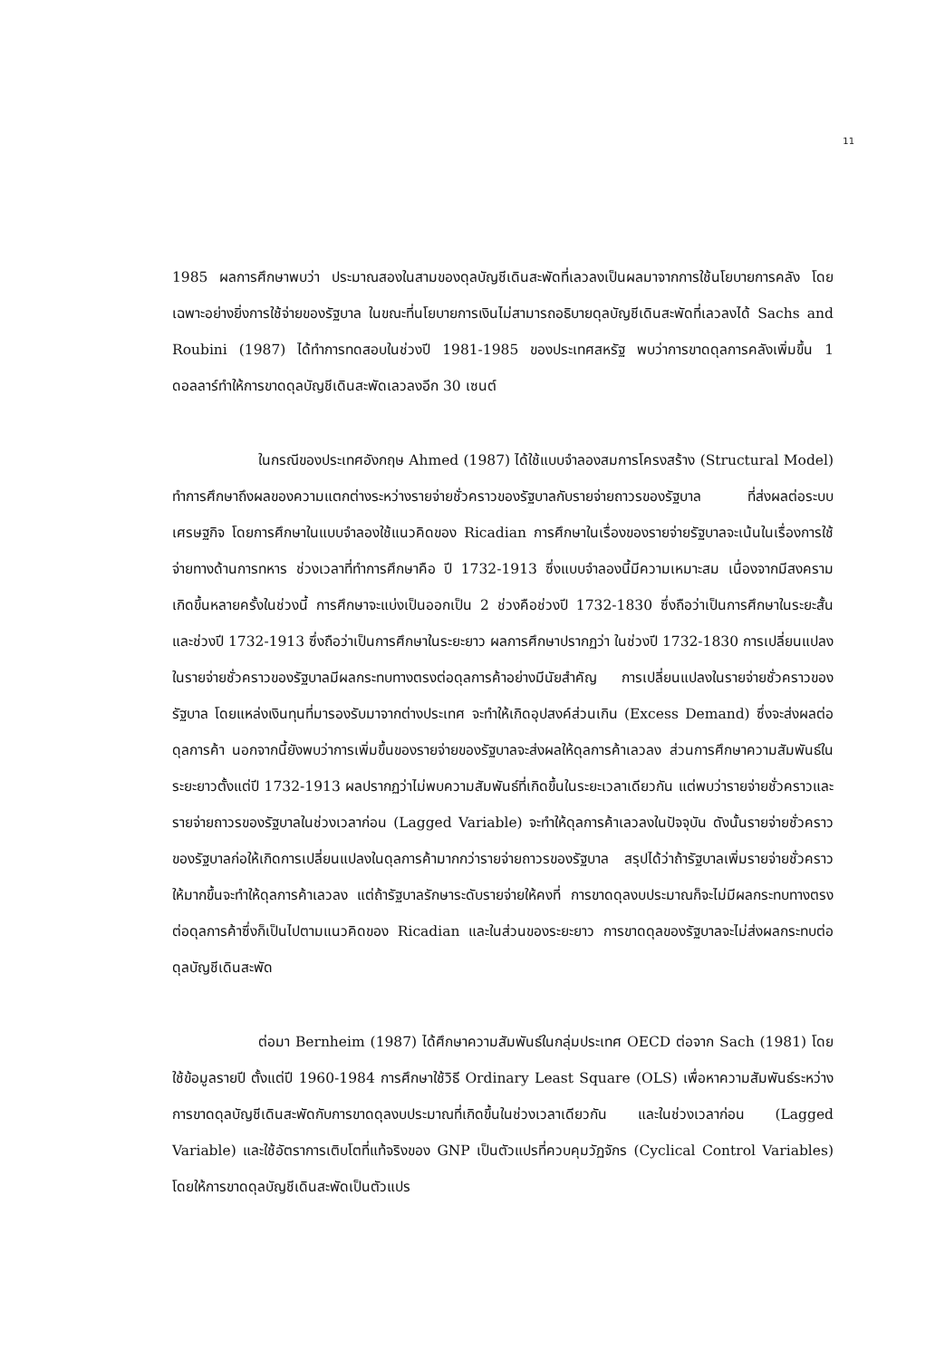11
1985 ผลการศึกษาพบว่า ประมาณสองในสามของดุลบัญชีเดินสะพัดที่เลวลงเป็นผลมาจากการใช้นโยบายการคลัง โดยเฉพาะอย่างยิ่งการใช้จ่ายของรัฐบาล ในขณะที่นโยบายการเงินไม่สามารถอธิบายดุลบัญชีเดินสะพัดที่เลวลงได้ Sachs and Roubini (1987) ได้ทำการทดสอบในช่วงปี 1981-1985 ของประเทศสหรัฐ พบว่าการขาดดุลการคลังเพิ่มขึ้น 1 ดอลลาร์ทำให้การขาดดุลบัญชีเดินสะพัดเลวลงอีก 30 เซนต์
ในกรณีของประเทศอังกฤษ Ahmed (1987) ได้ใช้แบบจำลองสมการโครงสร้าง (Structural Model) ทำการศึกษาถึงผลของความแตกต่างระหว่างรายจ่ายชั่วคราวของรัฐบาลกับรายจ่ายถาวรของรัฐบาล ที่ส่งผลต่อระบบเศรษฐกิจ โดยการศึกษาในแบบจำลองใช้แนวคิดของ Ricadian การศึกษาในเรื่องของรายจ่ายรัฐบาลจะเน้นในเรื่องการใช้จ่ายทางด้านการทหาร ช่วงเวลาที่ทำการศึกษาคือ ปี 1732-1913 ซึ่งแบบจำลองนี้มีความเหมาะสม เนื่องจากมีสงครามเกิดขึ้นหลายครั้งในช่วงนี้ การศึกษาจะแบ่งเป็นออกเป็น 2 ช่วงคือช่วงปี 1732-1830 ซึ่งถือว่าเป็นการศึกษาในระยะสั้น และช่วงปี 1732-1913 ซึ่งถือว่าเป็นการศึกษาในระยะยาว ผลการศึกษาปรากฏว่า ในช่วงปี 1732-1830 การเปลี่ยนแปลงในรายจ่ายชั่วคราวของรัฐบาลมีผลกระทบทางตรงต่อดุลการค้าอย่างมีนัยสำคัญ การเปลี่ยนแปลงในรายจ่ายชั่วคราวของรัฐบาล โดยแหล่งเงินทุนที่มารองรับมาจากต่างประเทศ จะทำให้เกิดอุปสงค์ส่วนเกิน (Excess Demand) ซึ่งจะส่งผลต่อดุลการค้า นอกจากนี้ยังพบว่าการเพิ่มขึ้นของรายจ่ายของรัฐบาลจะส่งผลให้ดุลการค้าเลวลง ส่วนการศึกษาความสัมพันธ์ในระยะยาวตั้งแต่ปี 1732-1913 ผลปรากฏว่าไม่พบความสัมพันธ์ที่เกิดขึ้นในระยะเวลาเดียวกัน แต่พบว่ารายจ่ายชั่วคราวและรายจ่ายถาวรของรัฐบาลในช่วงเวลาก่อน (Lagged Variable) จะทำให้ดุลการค้าเลวลงในปัจจุบัน ดังนั้นรายจ่ายชั่วคราวของรัฐบาลก่อให้เกิดการเปลี่ยนแปลงในดุลการค้ามากกว่ารายจ่ายถาวรของรัฐบาล สรุปได้ว่าถ้ารัฐบาลเพิ่มรายจ่ายชั่วคราวให้มากขึ้นจะทำให้ดุลการค้าเลวลง แต่ถ้ารัฐบาลรักษาระดับรายจ่ายให้คงที่ การขาดดุลงบประมาณก็จะไม่มีผลกระทบทางตรงต่อดุลการค้าซึ่งก็เป็นไปตามแนวคิดของ Ricadian และในส่วนของระยะยาว การขาดดุลของรัฐบาลจะไม่ส่งผลกระทบต่อดุลบัญชีเดินสะพัด
ต่อมา Bernheim (1987) ได้ศึกษาความสัมพันธ์ในกลุ่มประเทศ OECD ต่อจาก Sach (1981) โดยใช้ข้อมูลรายปี ตั้งแต่ปี 1960-1984 การศึกษาใช้วิธี Ordinary Least Square (OLS) เพื่อหาความสัมพันธ์ระหว่างการขาดดุลบัญชีเดินสะพัดกับการขาดดุลงบประมาณที่เกิดขึ้นในช่วงเวลาเดียวกัน และในช่วงเวลาก่อน (Lagged Variable) และใช้อัตราการเติบโตที่แท้จริงของ GNP เป็นตัวแปรที่ควบคุมวัฏจักร (Cyclical Control Variables) โดยให้การขาดดุลบัญชีเดินสะพัดเป็นตัวแปร